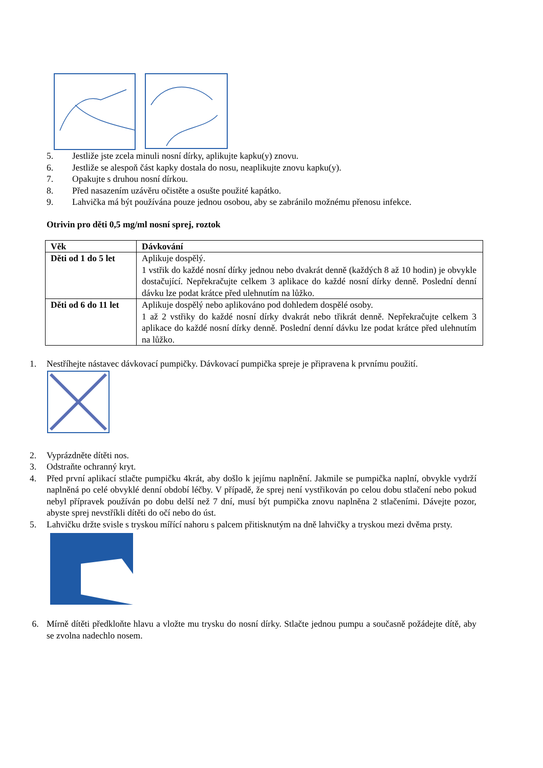5. Jestliže jste zcela minuli nosní dírky, aplikujte kapku(y) znovu.
6. Jestliže se alespoň část kapky dostala do nosu, neaplikujte znovu kapku(y).
7. Opakujte s druhou nosní dírkou.
8. Před nasazením uzávěru očistěte a osušte použité kapátko.
9. Lahvička má být používána pouze jednou osobou, aby se zabránilo možnému přenosu infekce.
Otrivin pro děti 0,5 mg/ml nosní sprej, roztok
| Věk | Dávkování |
| --- | --- |
| Děti od 1 do 5 let | Aplikuje dospělý. 1 vstřik do každé nosní dírky jednou nebo dvakrát denně (každých 8 až 10 hodin) je obvykle dostačující. Nepřekračujte celkem 3 aplikace do každé nosní dírky denně. Poslední denní dávku lze podat krátce před ulehnutím na lůžko. |
| Děti od 6 do 11 let | Aplikuje dospělý nebo aplikováno pod dohledem dospělé osoby. 1 až 2 vstřiky do každé nosní dírky dvakrát nebo třikrát denně. Nepřekračujte celkem 3 aplikace do každé nosní dírky denně. Poslední denní dávku lze podat krátce před ulehnutím na lůžko. |
1. Nestříhejte nástavec dávkovací pumpičky. Dávkovací pumpička spreje je připravena k prvnímu použití.
2. Vyprázdněte dítěti nos.
3. Odstraňte ochranný kryt.
4. Před první aplikací stlačte pumpičku 4krát, aby došlo k jejímu naplnění. Jakmile se pumpička naplní, obvykle vydrží naplněná po celé obvyklé denní období léčby. V případě, že sprej není vystřikován po celou dobu stlačení nebo pokud nebyl přípravek používán po dobu delší než 7 dní, musí být pumpička znovu naplněna 2 stlačeními. Dávejte pozor, abyste sprej nevstříkli dítěti do očí nebo do úst.
5. Lahvičku držte svisle s tryskou mířící nahoru s palcem přitisknutým na dně lahvičky a tryskou mezi dvěma prsty.
6. Mírně dítěti předkloňte hlavu a vložte mu trysku do nosní dírky. Stlačte jednou pumpu a současně požádejte dítě, aby se zvolna nadechlo nosem.